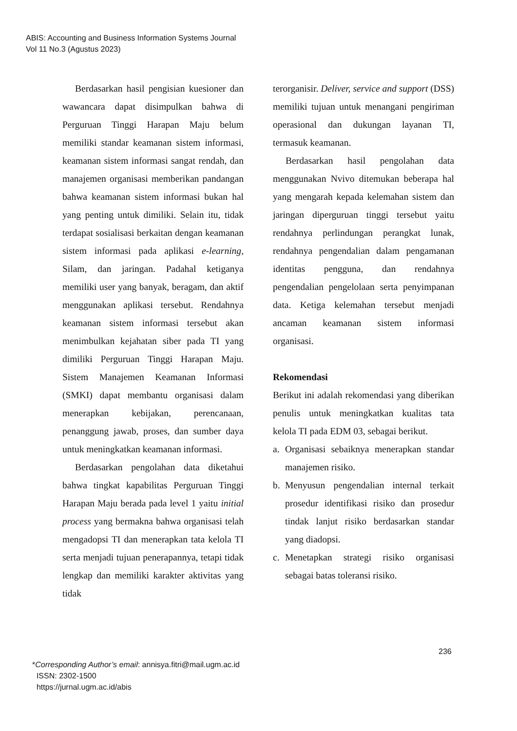ABIS: Accounting and Business Information Systems Journal
Vol 11 No.3 (Agustus 2023)
Berdasarkan hasil pengisian kuesioner dan wawancara dapat disimpulkan bahwa di Perguruan Tinggi Harapan Maju belum memiliki standar keamanan sistem informasi, keamanan sistem informasi sangat rendah, dan manajemen organisasi memberikan pandangan bahwa keamanan sistem informasi bukan hal yang penting untuk dimiliki. Selain itu, tidak terdapat sosialisasi berkaitan dengan keamanan sistem informasi pada aplikasi e-learning, Silam, dan jaringan. Padahal ketiganya memiliki user yang banyak, beragam, dan aktif menggunakan aplikasi tersebut. Rendahnya keamanan sistem informasi tersebut akan menimbulkan kejahatan siber pada TI yang dimiliki Perguruan Tinggi Harapan Maju. Sistem Manajemen Keamanan Informasi (SMKI) dapat membantu organisasi dalam menerapkan kebijakan, perencanaan, penanggung jawab, proses, dan sumber daya untuk meningkatkan keamanan informasi.
Berdasarkan pengolahan data diketahui bahwa tingkat kapabilitas Perguruan Tinggi Harapan Maju berada pada level 1 yaitu initial process yang bermakna bahwa organisasi telah mengadopsi TI dan menerapkan tata kelola TI serta menjadi tujuan penerapannya, tetapi tidak lengkap dan memiliki karakter aktivitas yang tidak
terorganisir. Deliver, service and support (DSS) memiliki tujuan untuk menangani pengiriman operasional dan dukungan layanan TI, termasuk keamanan.
Berdasarkan hasil pengolahan data menggunakan Nvivo ditemukan beberapa hal yang mengarah kepada kelemahan sistem dan jaringan diperguruan tinggi tersebut yaitu rendahnya perlindungan perangkat lunak, rendahnya pengendalian dalam pengamanan identitas pengguna, dan rendahnya pengendalian pengelolaan serta penyimpanan data. Ketiga kelemahan tersebut menjadi ancaman keamanan sistem informasi organisasi.
Rekomendasi
Berikut ini adalah rekomendasi yang diberikan penulis untuk meningkatkan kualitas tata kelola TI pada EDM 03, sebagai berikut.
a. Organisasi sebaiknya menerapkan standar manajemen risiko.
b. Menyusun pengendalian internal terkait prosedur identifikasi risiko dan prosedur tindak lanjut risiko berdasarkan standar yang diadopsi.
c. Menetapkan strategi risiko organisasi sebagai batas toleransi risiko.
236
*Corresponding Author’s email: annisya.fitri@mail.ugm.ac.id
ISSN: 2302-1500
https://jurnal.ugm.ac.id/abis